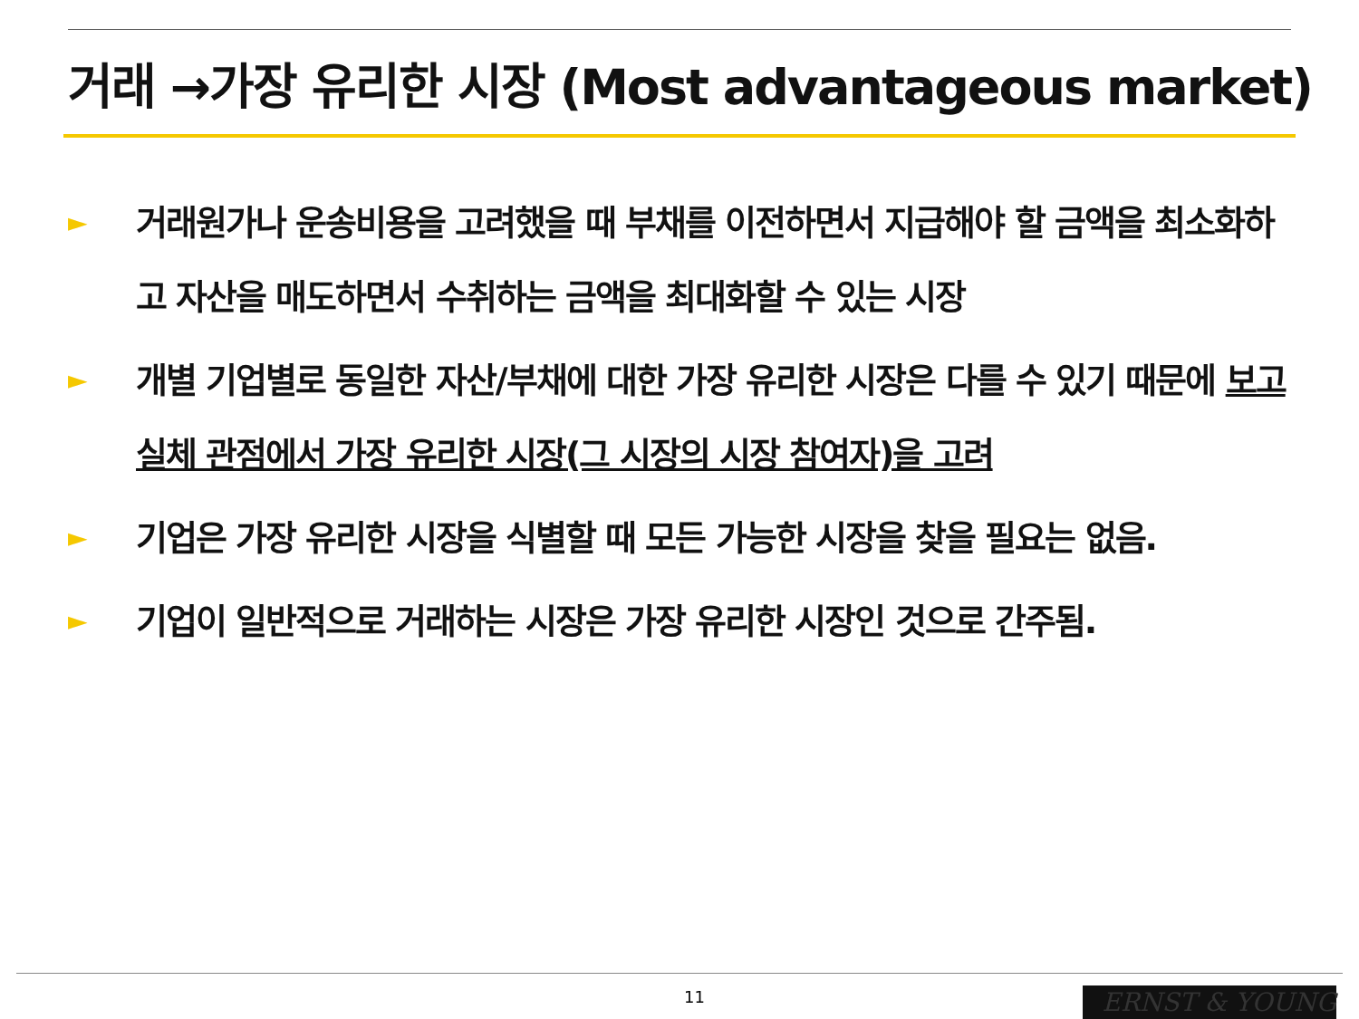거래 →가장 유리한 시장 (Most advantageous market)
► 거래원가나 운송비용을 고려했을 때 부채를 이전하면서 지급해야 할 금액을 최소화하고 자산을 매도하면서 수취하는 금액을 최대화할 수 있는 시장
► 개별 기업별로 동일한 자산/부채에 대한 가장 유리한 시장은 다를 수 있기 때문에 보고 실체 관점에서 가장 유리한 시장(그 시장의 시장 참여자)을 고려
► 기업은 가장 유리한 시장을 식별할 때 모든 가능한 시장을 찾을 필요는 없음.
► 기업이 일반적으로 거래하는 시장은 가장 유리한 시장인 것으로 간주됨.
11 ERNST & YOUNG